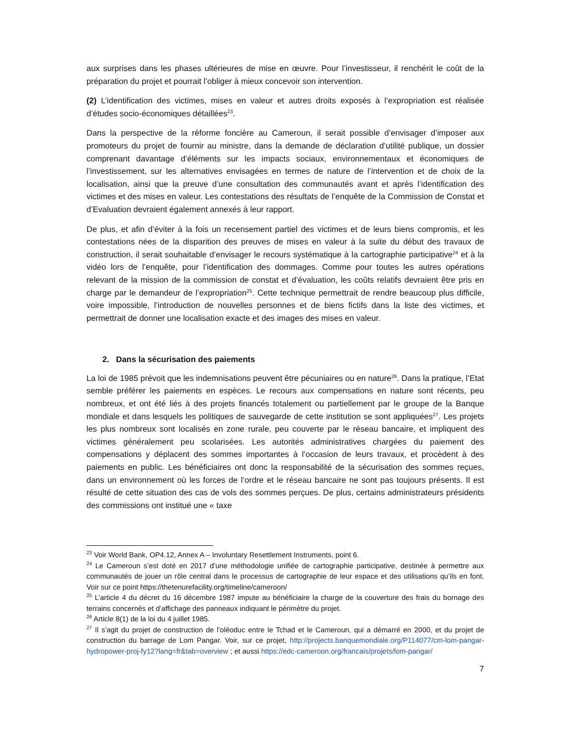aux surprises dans les phases ultérieures de mise en œuvre. Pour l’investisseur, il renchérit le coût de la préparation du projet et pourrait l’obliger à mieux concevoir son intervention.
(2) L’identification des victimes, mises en valeur et autres droits exposés à l’expropriation est réalisée d’études socio-économiques détaillées<sup>23</sup>.
Dans la perspective de la réforme foncière au Cameroun, il serait possible d’envisager d’imposer aux promoteurs du projet de fournir au ministre, dans la demande de déclaration d’utilité publique, un dossier comprenant davantage d’éléments sur les impacts sociaux, environnementaux et économiques de l’investissement, sur les alternatives envisagées en termes de nature de l’intervention et de choix de la localisation, ainsi que la preuve d’une consultation des communautés avant et après l’identification des victimes et des mises en valeur. Les contestations des résultats de l’enquête de la Commission de Constat et d’Evaluation devraient également annexés à leur rapport.
De plus, et afin d’éviter à la fois un recensement partiel des victimes et de leurs biens compromis, et les contestations nées de la disparition des preuves de mises en valeur à la suite du début des travaux de construction, il serait souhaitable d’envisager le recours systématique à la cartographie participative<sup>24</sup> et à la vidéo lors de l’enquête, pour l’identification des dommages. Comme pour toutes les autres opérations relevant de la mission de la commission de constat et d’évaluation, les coûts relatifs devraient être pris en charge par le demandeur de l’expropriation<sup>25</sup>. Cette technique permettrait de rendre beaucoup plus difficile, voire impossible, l’introduction de nouvelles personnes et de biens fictifs dans la liste des victimes, et permettrait de donner une localisation exacte et des images des mises en valeur.
2. Dans la sécurisation des paiements
La loi de 1985 prévoit que les indemnisations peuvent être pécuniaires ou en nature<sup>26</sup>. Dans la pratique, l’Etat semble préférer les paiements en espèces. Le recours aux compensations en nature sont récents, peu nombreux, et ont été liés à des projets financés totalement ou partiellement par le groupe de la Banque mondiale et dans lesquels les politiques de sauvegarde de cette institution se sont appliquées<sup>27</sup>. Les projets les plus nombreux sont localisés en zone rurale, peu couverte par le réseau bancaire, et impliquent des victimes généralement peu scolarisées. Les autorités administratives chargées du paiement des compensations y déplacent des sommes importantes à l’occasion de leurs travaux, et procèdent à des paiements en public. Les bénéficiaires ont donc la responsabilité de la sécurisation des sommes reçues, dans un environnement où les forces de l’ordre et le réseau bancaire ne sont pas toujours présents. Il est résulté de cette situation des cas de vols des sommes perçues. De plus, certains administrateurs présidents des commissions ont institué une « taxe
<sup>23</sup> Voir World Bank, OP4.12, Annex A – Involuntary Resettlement Instruments, point 6.
<sup>24</sup> Le Cameroun s’est doté en 2017 d’une méthodologie unifiée de cartographie participative, destinée à permettre aux communautés de jouer un rôle central dans le processus de cartographie de leur espace et des utilisations qu’ils en font. Voir sur ce point https://thetenurefacility.org/timeline/cameroon/
<sup>25</sup> L’article 4 du décret du 16 décembre 1987 impute au bénéficiaire la charge de la couverture des frais du bornage des terrains concernés et d’affichage des panneaux indiquant le périmètre du projet.
<sup>26</sup> Article 8(1) de la loi du 4 juillet 1985.
<sup>27</sup> Il s’agit du projet de construction de l’oléoduc entre le Tchad et le Cameroun, qui a démarré en 2000, et du projet de construction du barrage de Lom Pangar. Voir, sur ce projet, http://projects.banquemondiale.org/P114077/cm-lom-pangar-hydropower-proj-fy12?lang=fr&tab=overview ; et aussi https://edc-cameroon.org/francais/projets/lom-pangar/
7